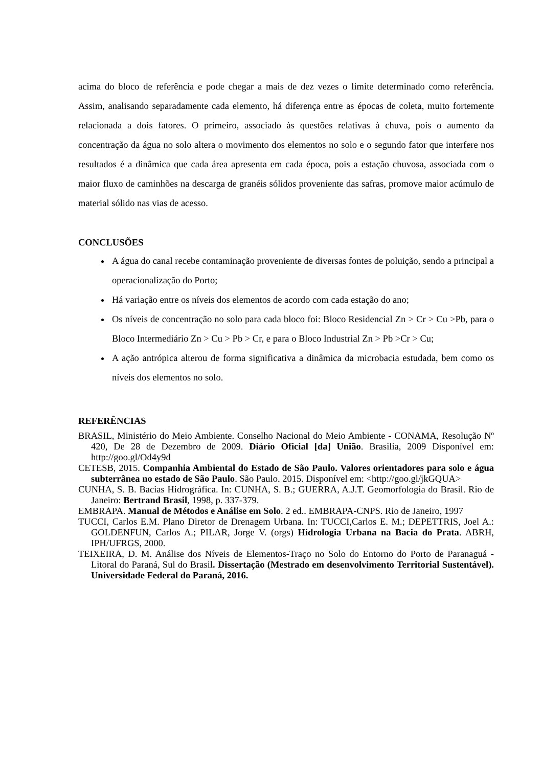acima do bloco de referência e pode chegar a mais de dez vezes o limite determinado como referência. Assim, analisando separadamente cada elemento, há diferença entre as épocas de coleta, muito fortemente relacionada a dois fatores. O primeiro, associado às questões relativas à chuva, pois o aumento da concentração da água no solo altera o movimento dos elementos no solo e o segundo fator que interfere nos resultados é a dinâmica que cada área apresenta em cada época, pois a estação chuvosa, associada com o maior fluxo de caminhões na descarga de granéis sólidos proveniente das safras, promove maior acúmulo de material sólido nas vias de acesso.
CONCLUSÕES
A água do canal recebe contaminação proveniente de diversas fontes de poluição, sendo a principal a operacionalização do Porto;
Há variação entre os níveis dos elementos de acordo com cada estação do ano;
Os níveis de concentração no solo para cada bloco foi: Bloco Residencial Zn > Cr > Cu >Pb, para o Bloco Intermediário Zn > Cu > Pb > Cr, e para o Bloco Industrial Zn > Pb >Cr > Cu;
A ação antrópica alterou de forma significativa a dinâmica da microbacia estudada, bem como os níveis dos elementos no solo.
REFERÊNCIAS
BRASIL, Ministério do Meio Ambiente. Conselho Nacional do Meio Ambiente - CONAMA, Resolução Nº 420, De 28 de Dezembro de 2009. Diário Oficial [da] União. Brasilia, 2009 Disponível em: http://goo.gl/Od4y9d
CETESB, 2015. Companhia Ambiental do Estado de São Paulo. Valores orientadores para solo e água subterrânea no estado de São Paulo. São Paulo. 2015. Disponível em: <http://goo.gl/jkGQUA>
CUNHA, S. B. Bacias Hidrográfica. In: CUNHA, S. B.; GUERRA, A.J.T. Geomorfologia do Brasil. Rio de Janeiro: Bertrand Brasil, 1998, p. 337-379.
EMBRAPA. Manual de Métodos e Análise em Solo. 2 ed.. EMBRAPA-CNPS. Rio de Janeiro, 1997
TUCCI, Carlos E.M. Plano Diretor de Drenagem Urbana. In: TUCCI,Carlos E. M.; DEPETTRIS, Joel A.: GOLDENFUN, Carlos A.; PILAR, Jorge V. (orgs) Hidrologia Urbana na Bacia do Prata. ABRH, IPH/UFRGS, 2000.
TEIXEIRA, D. M. Análise dos Níveis de Elementos-Traço no Solo do Entorno do Porto de Paranaguá - Litoral do Paraná, Sul do Brasil. Dissertação (Mestrado em desenvolvimento Territorial Sustentável). Universidade Federal do Paraná, 2016.